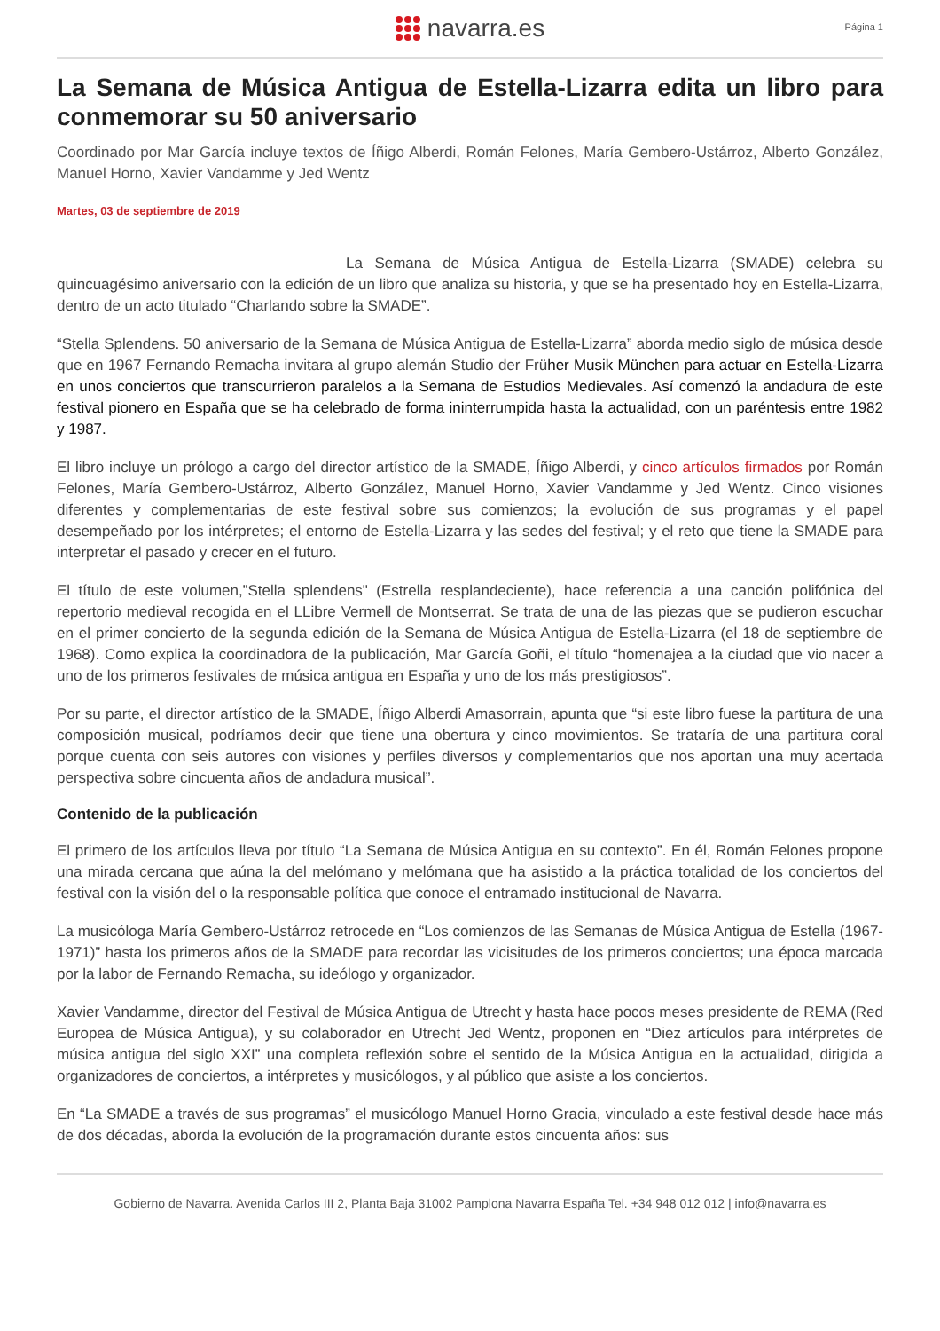navarra.es
Página 1
La Semana de Música Antigua de Estella-Lizarra edita un libro para conmemorar su 50 aniversario
Coordinado por Mar García incluye textos de Íñigo Alberdi, Román Felones, María Gembero-Ustárroz, Alberto González, Manuel Horno, Xavier Vandamme y Jed Wentz
Martes, 03 de septiembre de 2019
La Semana de Música Antigua de Estella-Lizarra (SMADE) celebra su quincuagésimo aniversario con la edición de un libro que analiza su historia, y que se ha presentado hoy en Estella-Lizarra, dentro de un acto titulado “Charlando sobre la SMADE”.
“Stella Splendens. 50 aniversario de la Semana de Música Antigua de Estella-Lizarra” aborda medio siglo de música desde que en 1967 Fernando Remacha invitara al grupo alemán Studio der Früher Musik München para actuar en Estella-Lizarra en unos conciertos que transcurrieron paralelos a la Semana de Estudios Medievales. Así comenzó la andadura de este festival pionero en España que se ha celebrado de forma ininterrumpida hasta la actualidad, con un paréntesis entre 1982 y 1987.
El libro incluye un prólogo a cargo del director artístico de la SMADE, Íñigo Alberdi, y cinco artículos firmados por Román Felones, María Gembero-Ustárroz, Alberto González, Manuel Horno, Xavier Vandamme y Jed Wentz. Cinco visiones diferentes y complementarias de este festival sobre sus comienzos; la evolución de sus programas y el papel desempeñado por los intérpretes; el entorno de Estella-Lizarra y las sedes del festival; y el reto que tiene la SMADE para interpretar el pasado y crecer en el futuro.
El título de este volumen,”Stella splendens" (Estrella resplandeciente), hace referencia a una canción polifónica del repertorio medieval recogida en el LLibre Vermell de Montserrat. Se trata de una de las piezas que se pudieron escuchar en el primer concierto de la segunda edición de la Semana de Música Antigua de Estella-Lizarra (el 18 de septiembre de 1968). Como explica la coordinadora de la publicación, Mar García Goñi, el título “homenajea a la ciudad que vio nacer a uno de los primeros festivales de música antigua en España y uno de los más prestigiosos”.
Por su parte, el director artístico de la SMADE, Íñigo Alberdi Amasorrain, apunta que “si este libro fuese la partitura de una composición musical, podríamos decir que tiene una obertura y cinco movimientos. Se trataría de una partitura coral porque cuenta con seis autores con visiones y perfiles diversos y complementarios que nos aportan una muy acertada perspectiva sobre cincuenta años de andadura musical”.
Contenido de la publicación
El primero de los artículos lleva por título “La Semana de Música Antigua en su contexto”. En él, Román Felones propone una mirada cercana que aúna la del melómano y melómana que ha asistido a la práctica totalidad de los conciertos del festival con la visión del o la responsable política que conoce el entramado institucional de Navarra.
La musicóloga María Gembero-Ustárroz retrocede en “Los comienzos de las Semanas de Música Antigua de Estella (1967-1971)” hasta los primeros años de la SMADE para recordar las vicisitudes de los primeros conciertos; una época marcada por la labor de Fernando Remacha, su ideólogo y organizador.
Xavier Vandamme, director del Festival de Música Antigua de Utrecht y hasta hace pocos meses presidente de REMA (Red Europea de Música Antigua), y su colaborador en Utrecht Jed Wentz, proponen en “Diez artículos para intérpretes de música antigua del siglo XXI” una completa reflexión sobre el sentido de la Música Antigua en la actualidad, dirigida a organizadores de conciertos, a intérpretes y musicólogos, y al público que asiste a los conciertos.
En “La SMADE a través de sus programas” el musicólogo Manuel Horno Gracia, vinculado a este festival desde hace más de dos décadas, aborda la evolución de la programación durante estos cincuenta años: sus
Gobierno de Navarra. Avenida Carlos III 2, Planta Baja 31002 Pamplona Navarra España Tel. +34 948 012 012 | info@navarra.es